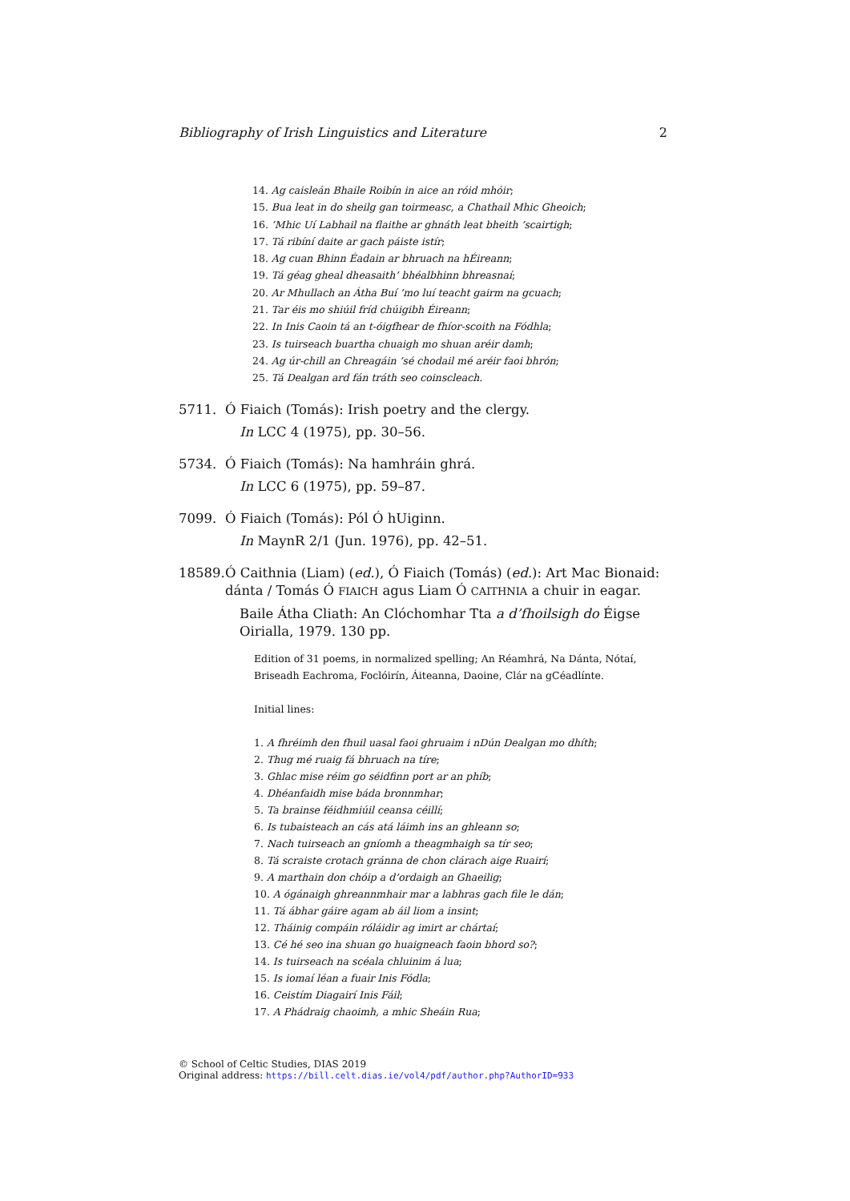Bibliography of Irish Linguistics and Literature 2
14. Ag caisleán Bhaile Roibín in aice an róid mhóir;
15. Bua leat in do sheilg gan toirmeasc, a Chathail Mhic Gheoich;
16. ’Mhic Uí Labhail na flaithe ar ghnáth leat bheith ’scairtigh;
17. Tá ribíní daite ar gach páiste istír;
18. Ag cuan Bhinn Éadain ar bhruach na hÉireann;
19. Tá géag gheal dheasaith’ bhéalbhinn bhreasnaí;
20. Ar Mhullach an Átha Buí ’mo luí teacht gairm na gcuach;
21. Tar éis mo shiúil fríd chúigibh Éireann;
22. In Inis Caoin tá an t-óigfhear de fhíor-scoith na Fódhla;
23. Is tuirseach buartha chuaigh mo shuan aréir damh;
24. Ag úr-chill an Chreagáin ’sé chodail mé aréir faoi bhrón;
25. Tá Dealgan ard fán tráth seo coinscleach.
5711. Ó Fiaich (Tomás): Irish poetry and the clergy.
In LCC 4 (1975), pp. 30–56.
5734. Ó Fiaich (Tomás): Na hamhráin ghrá.
In LCC 6 (1975), pp. 59–87.
7099. Ó Fiaich (Tomás): Pól Ó hUiginn.
In MaynR 2/1 (Jun. 1976), pp. 42–51.
18589.
Ó Caithnia (Liam) (ed.), Ó Fiaich (Tomás) (ed.): Art Mac Bionaid: dánta / Tomás Ó FIAICH agus Liam Ó CAITHNIA a chuir in eagar.
Baile Átha Cliath: An Clóchomhar Tta a d’fhoilsigh do Éigse Oirialla, 1979. 130 pp.
Edition of 31 poems, in normalized spelling; An Réamhrá, Na Dánta, Nótaí, Briseadh Eachroma, Foclóirín, Áiteanna, Daoine, Clár na gCéadlínte.
Initial lines:
1. A fhréimh den fhuil uasal faoi ghruaim i nDún Dealgan mo dhíth;
2. Thug mé ruaig fá bhruach na tíre;
3. Ghlac mise réim go séidfinn port ar an phíb;
4. Dhéanfaidh mise báda bronnmhar;
5. Ta brainse féidhmiúil ceansa céillí;
6. Is tubaisteach an cás atá láimh ins an ghleann so;
7. Nach tuirseach an gníomh a theagmhaigh sa tír seo;
8. Tá scraiste crotach gránna de chon clárach aige Ruairí;
9. A marthain don chóip a d’ordaigh an Ghaeilig;
10. A ógánaigh ghreannmhair mar a labhras gach file le dán;
11. Tá ábhar gáire agam ab áil liom a insint;
12. Tháinig compáin róláidir ag imirt ar chártaí;
13. Cé hé seo ina shuan go huaigneach faoin bhord so?;
14. Is tuirseach na scéala chluinim á lua;
15. Is iomaí léan a fuair Inis Fódla;
16. Ceistím Diagairí Inis Fáil;
17. A Phádraig chaoimh, a mhic Sheáin Rua;
© School of Celtic Studies, DIAS 2019
Original address: https://bill.celt.dias.ie/vol4/pdf/author.php?AuthorID=933